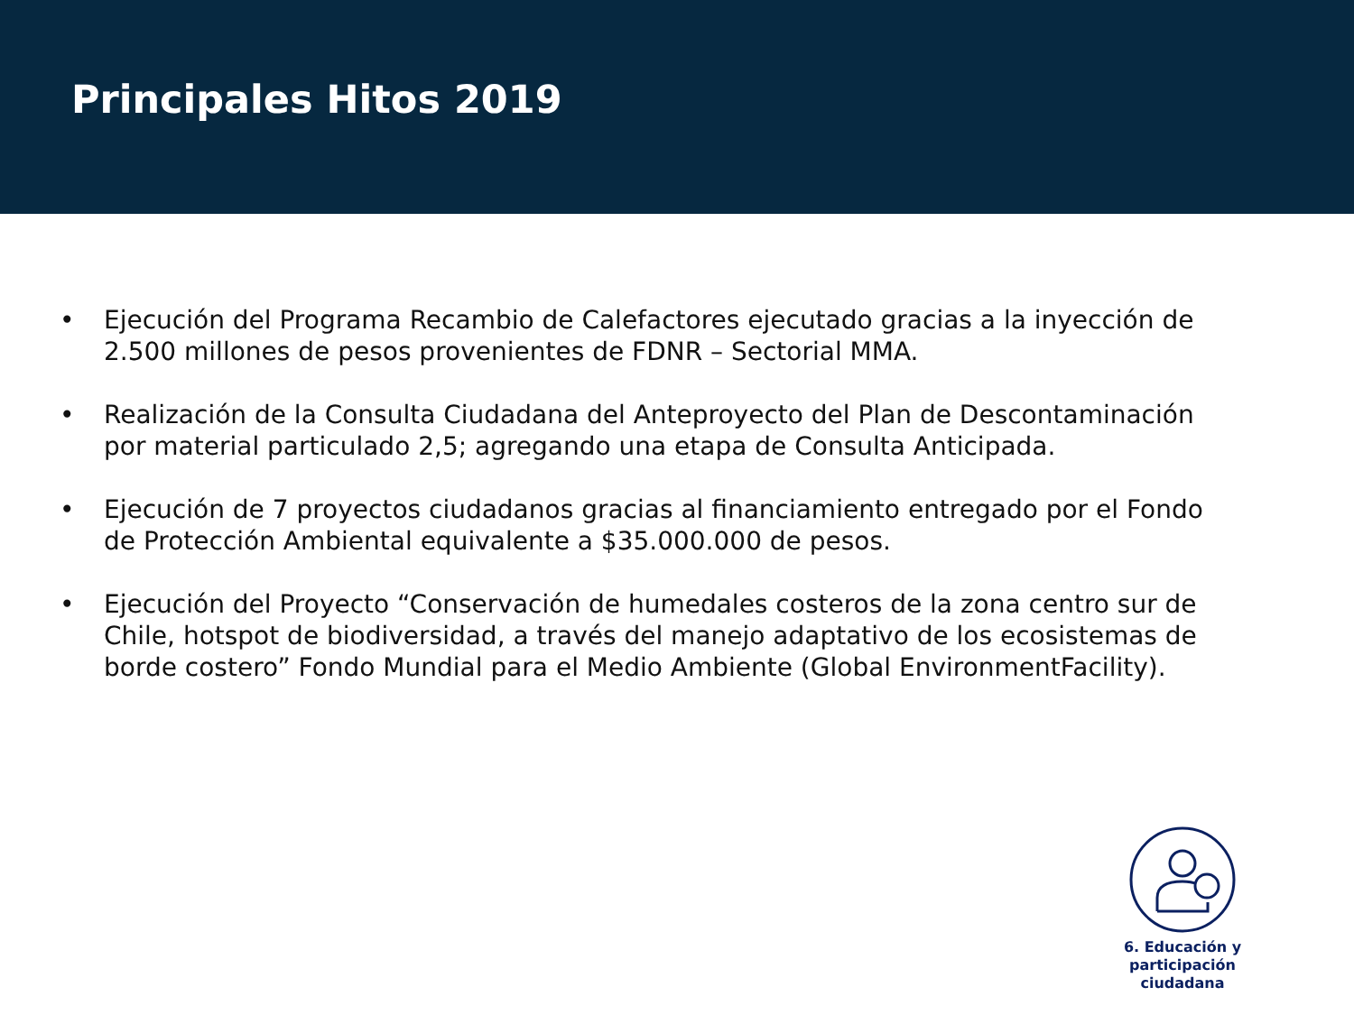Principales Hitos 2019
• Ejecución del Programa Recambio de Calefactores ejecutado gracias a la inyección de 2.500 millones de pesos provenientes de FDNR – Sectorial MMA.
• Realización de la Consulta Ciudadana del Anteproyecto del Plan de Descontaminación por material particulado 2,5; agregando una etapa de Consulta Anticipada.
• Ejecución de 7 proyectos ciudadanos gracias al financiamiento entregado por el Fondo de Protección Ambiental equivalente a $35.000.000 de pesos.
• Ejecución del Proyecto “Conservación de humedales costeros de la zona centro sur de Chile, hotspot de biodiversidad, a través del manejo adaptativo de los ecosistemas de borde costero” Fondo Mundial para el Medio Ambiente (Global EnvironmentFacility).
6. Educación y
participación ciudadana